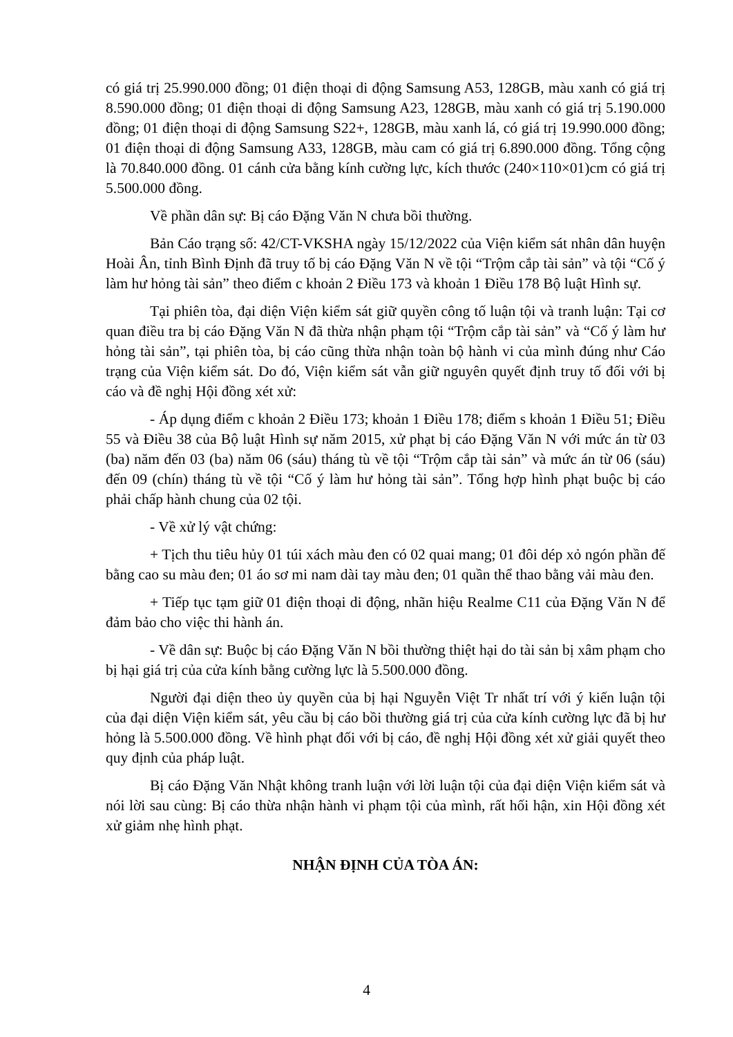có giá trị 25.990.000 đồng; 01 điện thoại di động Samsung A53, 128GB, màu xanh có giá trị 8.590.000 đồng; 01 điện thoại di động Samsung A23, 128GB, màu xanh có giá trị 5.190.000 đồng; 01 điện thoại di động Samsung S22+, 128GB, màu xanh lá, có giá trị 19.990.000 đồng; 01 điện thoại di động Samsung A33, 128GB, màu cam có giá trị 6.890.000 đồng. Tổng cộng là 70.840.000 đồng. 01 cánh cửa bằng kính cường lực, kích thước (240×110×01)cm có giá trị 5.500.000 đồng.
Về phần dân sự: Bị cáo Đặng Văn N chưa bồi thường.
Bản Cáo trạng số: 42/CT-VKSHA ngày 15/12/2022 của Viện kiểm sát nhân dân huyện Hoài Ân, tỉnh Bình Định đã truy tố bị cáo Đặng Văn N về tội “Trộm cắp tài sản” và tội “Cố ý làm hư hỏng tài sản” theo điểm c khoản 2 Điều 173 và khoản 1 Điều 178 Bộ luật Hình sự.
Tại phiên tòa, đại diện Viện kiểm sát giữ quyền công tố luận tội và tranh luận: Tại cơ quan điều tra bị cáo Đặng Văn N đã thừa nhận phạm tội “Trộm cắp tài sản” và “Cố ý làm hư hỏng tài sản”, tại phiên tòa, bị cáo cũng thừa nhận toàn bộ hành vi của mình đúng như Cáo trạng của Viện kiểm sát. Do đó, Viện kiểm sát vẫn giữ nguyên quyết định truy tố đối với bị cáo và đề nghị Hội đồng xét xử:
- Áp dụng điểm c khoản 2 Điều 173; khoản 1 Điều 178; điểm s khoản 1 Điều 51; Điều 55 và Điều 38 của Bộ luật Hình sự năm 2015, xử phạt bị cáo Đặng Văn N với mức án từ 03 (ba) năm đến 03 (ba) năm 06 (sáu) tháng tù về tội “Trộm cắp tài sản” và mức án từ 06 (sáu) đến 09 (chín) tháng tù về tội “Cố ý làm hư hỏng tài sản”. Tổng hợp hình phạt buộc bị cáo phải chấp hành chung của 02 tội.
- Về xử lý vật chứng:
+ Tịch thu tiêu hủy 01 túi xách màu đen có 02 quai mang; 01 đôi dép xỏ ngón phần đế bằng cao su màu đen; 01 áo sơ mi nam dài tay màu đen; 01 quần thể thao bằng vải màu đen.
+ Tiếp tục tạm giữ 01 điện thoại di động, nhãn hiệu Realme C11 của Đặng Văn N để đảm bảo cho việc thi hành án.
- Về dân sự: Buộc bị cáo Đặng Văn N bồi thường thiệt hại do tài sản bị xâm phạm cho bị hại giá trị của cửa kính bằng cường lực là 5.500.000 đồng.
Người đại diện theo ủy quyền của bị hại Nguyễn Việt Tr nhất trí với ý kiến luận tội của đại diện Viện kiểm sát, yêu cầu bị cáo bồi thường giá trị của cửa kính cường lực đã bị hư hỏng là 5.500.000 đồng. Về hình phạt đối với bị cáo, đề nghị Hội đồng xét xử giải quyết theo quy định của pháp luật.
Bị cáo Đặng Văn Nhật không tranh luận với lời luận tội của đại diện Viện kiểm sát và nói lời sau cùng: Bị cáo thừa nhận hành vi phạm tội của mình, rất hối hận, xin Hội đồng xét xử giảm nhẹ hình phạt.
NHẬN ĐỊNH CỦA TÒA ÁN:
4